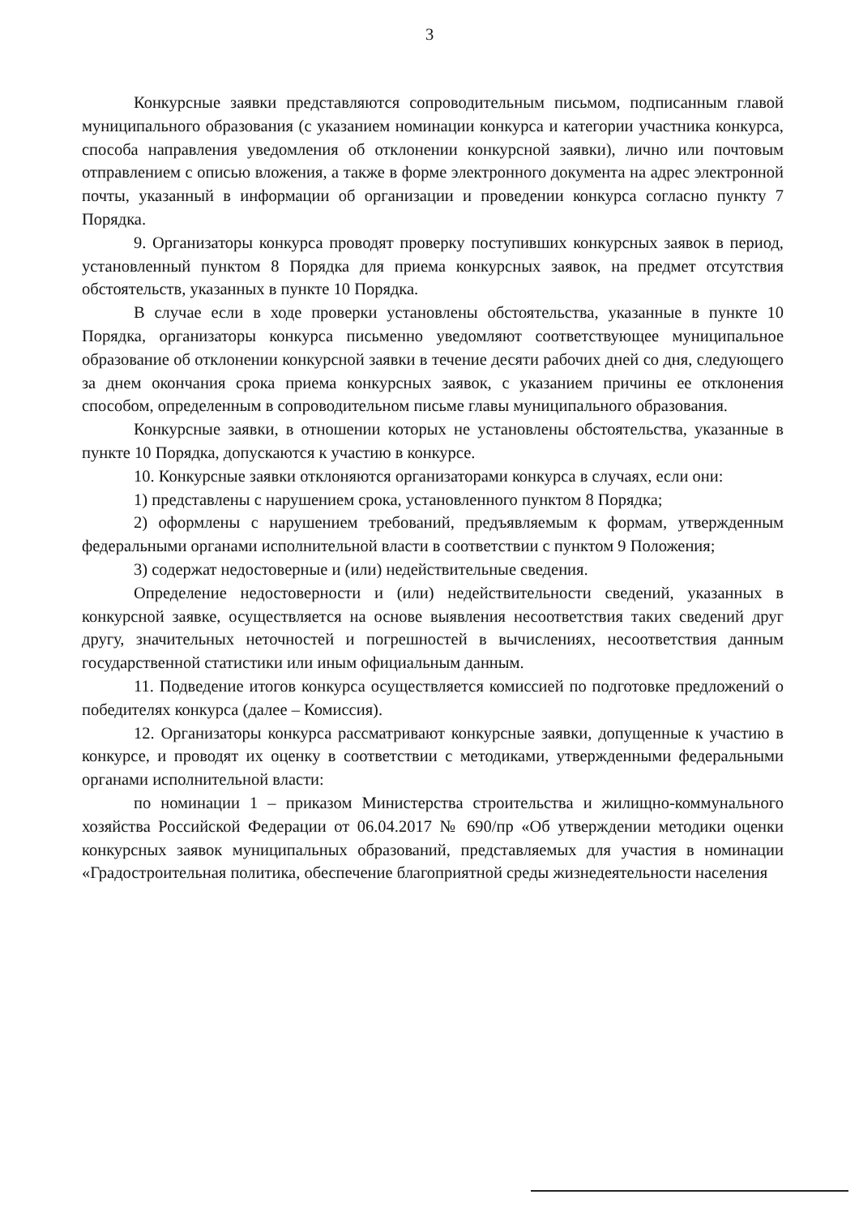3
Конкурсные заявки представляются сопроводительным письмом, подписанным главой муниципального образования (с указанием номинации конкурса и категории участника конкурса, способа направления уведомления об отклонении конкурсной заявки), лично или почтовым отправлением с описью вложения, а также в форме электронного документа на адрес электронной почты, указанный в информации об организации и проведении конкурса согласно пункту 7 Порядка.
9. Организаторы конкурса проводят проверку поступивших конкурсных заявок в период, установленный пунктом 8 Порядка для приема конкурсных заявок, на предмет отсутствия обстоятельств, указанных в пункте 10 Порядка.
В случае если в ходе проверки установлены обстоятельства, указанные в пункте 10 Порядка, организаторы конкурса письменно уведомляют соответствующее муниципальное образование об отклонении конкурсной заявки в течение десяти рабочих дней со дня, следующего за днем окончания срока приема конкурсных заявок, с указанием причины ее отклонения способом, определенным в сопроводительном письме главы муниципального образования.
Конкурсные заявки, в отношении которых не установлены обстоятельства, указанные в пункте 10 Порядка, допускаются к участию в конкурсе.
10. Конкурсные заявки отклоняются организаторами конкурса в случаях, если они:
1) представлены с нарушением срока, установленного пунктом 8 Порядка;
2) оформлены с нарушением требований, предъявляемым к формам, утвержденным федеральными органами исполнительной власти в соответствии с пунктом 9 Положения;
3) содержат недостоверные и (или) недействительные сведения.
Определение недостоверности и (или) недействительности сведений, указанных в конкурсной заявке, осуществляется на основе выявления несоответствия таких сведений друг другу, значительных неточностей и погрешностей в вычислениях, несоответствия данным государственной статистики или иным официальным данным.
11. Подведение итогов конкурса осуществляется комиссией по подготовке предложений о победителях конкурса (далее – Комиссия).
12. Организаторы конкурса рассматривают конкурсные заявки, допущенные к участию в конкурсе, и проводят их оценку в соответствии с методиками, утвержденными федеральными органами исполнительной власти:
по номинации 1 – приказом Министерства строительства и жилищно-коммунального хозяйства Российской Федерации от 06.04.2017 № 690/пр «Об утверждении методики оценки конкурсных заявок муниципальных образований, представляемых для участия в номинации «Градостроительная политика, обеспечение благоприятной среды жизнедеятельности населения